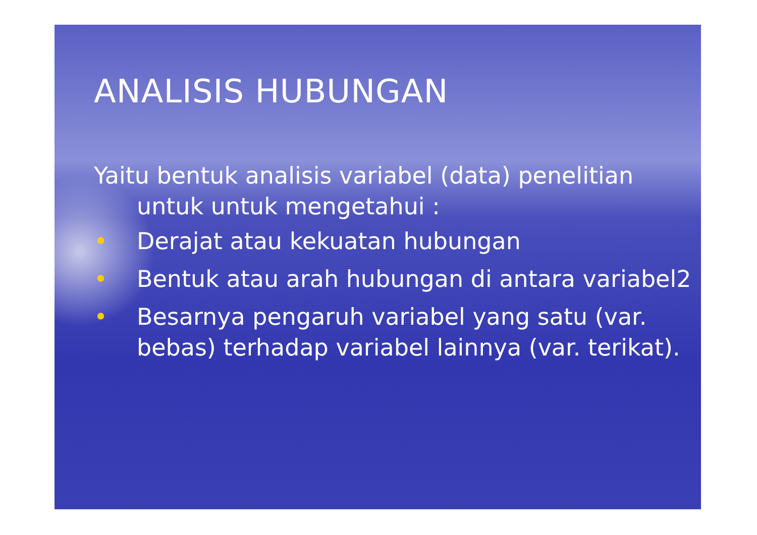ANALISIS HUBUNGAN
Yaitu bentuk analisis variabel (data) penelitian untuk untuk mengetahui :
• Derajat atau kekuatan hubungan
• Bentuk atau arah hubungan di antara variabel2
• Besarnya pengaruh variabel yang satu (var. bebas) terhadap variabel lainnya (var. terikat).